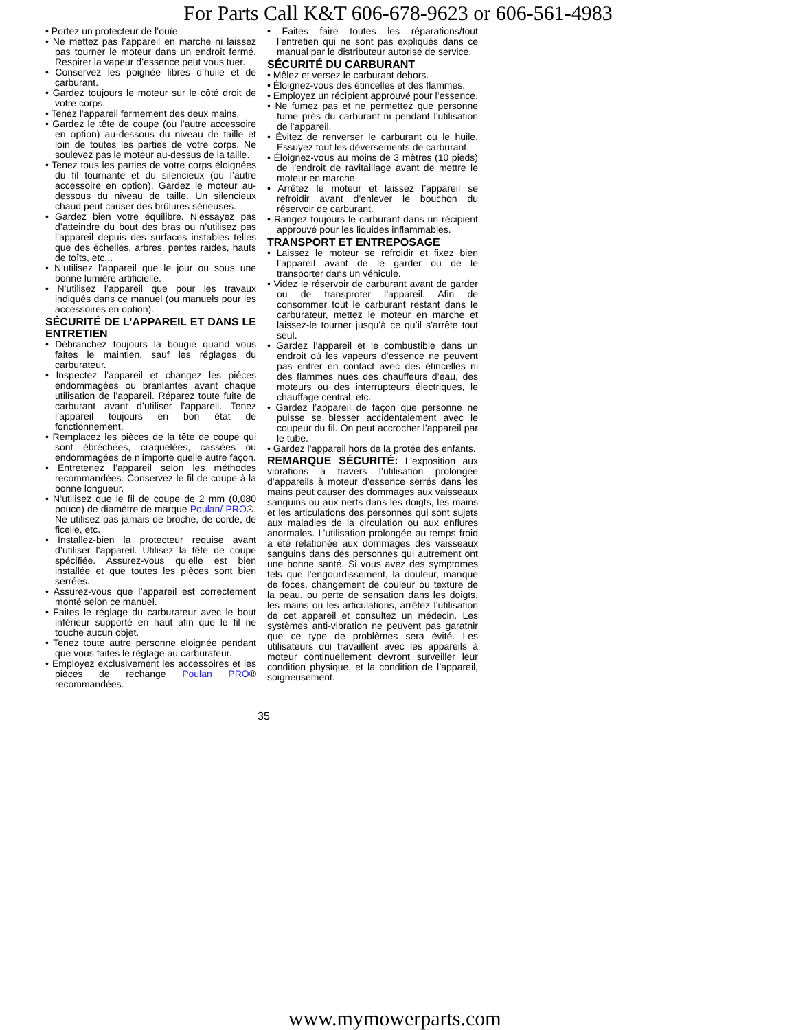For Parts Call K&T 606-678-9623 or 606-561-4983
• Portez un protecteur de l’ouïe.
• Ne mettez pas l’appareil en marche ni laissez pas tourner le moteur dans un endroit fermé. Respirer la vapeur d’essence peut vous tuer.
• Conservez les poignée libres d’huile et de carburant.
• Gardez toujours le moteur sur le côté droit de votre corps.
• Tenez l’appareil fermement des deux mains.
• Gardez le tête de coupe (ou l’autre accessoire en option) au-dessous du niveau de taille et loin de toutes les parties de votre corps. Ne soulevez pas le moteur au-dessus de la taille.
• Tenez tous les parties de votre corps éloignées du fil tournante et du silencieux (ou l’autre accessoire en option). Gardez le moteur au-dessous du niveau de taille. Un silencieux chaud peut causer des brûlures sérieuses.
• Gardez bien votre équilibre. N’essayez pas d’atteindre du bout des bras ou n’utilisez pas l’appareil depuis des surfaces instables telles que des échelles, arbres, pentes raides, hauts de toîts, etc...
• N’utilisez l’appareil que le jour ou sous une bonne lumière artificielle.
• N’utilisez l’appareil que pour les travaux indiqués dans ce manuel (ou manuels pour les accessoires en option).
SÉCURITÉ DE L’APPAREIL ET DANS LE ENTRETIEN
• Débranchez toujours la bougie quand vous faites le maintien, sauf les réglages du carburateur.
• Inspectez l’appareil et changez les piéces endommagées ou branlantes avant chaque utilisation de l’appareil. Réparez toute fuite de carburant avant d’utiliser l’appareil. Tenez l’appareil toujours en bon état de fonctionnement.
• Remplacez les pièces de la tête de coupe qui sont ébréchées, craquelées, cassées ou endommagées de n’importe quelle autre façon.
• Entretenez l’appareil selon les méthodes recommandées. Conservez le fil de coupe à la bonne longueur.
• N’utilisez que le fil de coupe de 2 mm (0,080 pouce) de diamètre de marque Poulan/ PRO®. Ne utilisez pas jamais de broche, de corde, de ficelle, etc.
• Installez-bien la protecteur requise avant d’utiliser l’appareil. Utilisez la tête de coupe spécifiée. Assurez-vous qu’elle est bien installée et que toutes les pièces sont bien serrées.
• Assurez-vous que l’appareil est correctement monté selon ce manuel.
• Faites le réglage du carburateur avec le bout inférieur supporté en haut afin que le fil ne touche aucun objet.
• Tenez toute autre personne eloignée pendant que vous faites le réglage au carburateur.
• Employez exclusivement les accessoires et les pièces de rechange Poulan PRO® recommandées.
• Faites faire toutes les réparations/tout l’entretien qui ne sont pas expliqués dans ce manual par le distributeur autorisé de service.
SÉCURITÉ DU CARBURANT
• Mêlez et versez le carburant dehors.
• Éloignez-vous des étincelles et des flammes.
• Employez un récipient approuvé pour l’essence.
• Ne fumez pas et ne permettez que personne fume près du carburant ni pendant l’utilisation de l’appareil.
• Évitez de renverser le carburant ou le huile. Essuyez tout les déversements de carburant.
• Éloignez-vous au moins de 3 mètres (10 pieds) de l’endroit de ravitaillage avant de mettre le moteur en marche.
• Arrêtez le moteur et laissez l’appareil se refroidir avant d’enlever le bouchon du réservoir de carburant.
• Rangez toujours le carburant dans un récipient approuvé pour les liquides inflammables.
TRANSPORT ET ENTREPOSAGE
• Laissez le moteur se refroidir et fixez bien l’appareil avant de le garder ou de le transporter dans un véhicule.
• Videz le réservoir de carburant avant de garder ou de transproter l’appareil. Afin de consommer tout le carburant restant dans le carburateur, mettez le moteur en marche et laissez-le tourner jusqu’à ce qu’il s’arrête tout seul.
• Gardez l’appareil et le combustible dans un endroit oú les vapeurs d’essence ne peuvent pas entrer en contact avec des étincelles ni des flammes nues des chauffeurs d’eau, des moteurs ou des interrupteurs électriques, le chauffage central, etc.
• Gardez l’appareil de façon que personne ne puisse se blesser accidentalement avec le coupeur du fil. On peut accrocher l’appareil par le tube.
• Gardez l’appareil hors de la protée des enfants.
REMARQUE SÉCURITÉ: L’exposition aux vibrations à travers l’utilisation prolongée d’appareils à moteur d’essence serrés dans les mains peut causer des dommages aux vaisseaux sanguins ou aux nerfs dans les doigts, les mains et les articulations des personnes qui sont sujets aux maladies de la circulation ou aux enflures anormales. L’utilisation prolongée au temps froid a été relationée aux dommages des vaisseaux sanguins dans des personnes qui autrement ont une bonne santé. Si vous avez des symptomes tels que l’engourdissement, la douleur, manque de foces, changement de couleur ou texture de la peau, ou perte de sensation dans les doigts, les mains ou les articulations, arrêtez l’utilisation de cet appareil et consultez un médecin. Les systèmes anti-vibration ne peuvent pas garatnir que ce type de problèmes sera évité. Les utilisateurs qui travaillent avec les appareils à moteur continuellement devront surveiller leur condition physique, et la condition de l’appareil, soigneusement.
35
www.mymowerparts.com